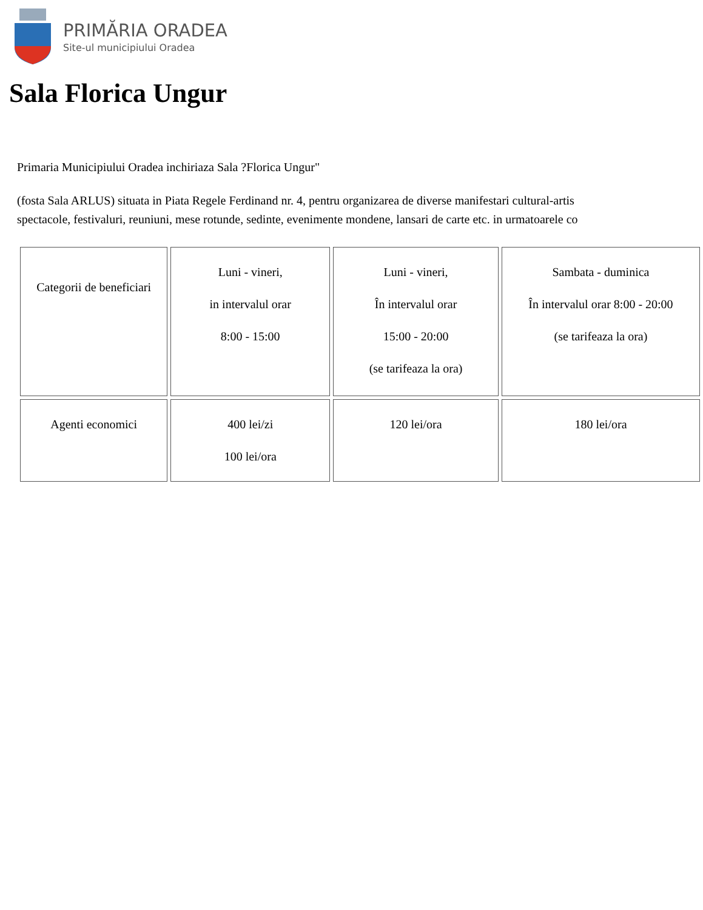PRIMĂRIA ORADEA
Site-ul municipiului Oradea
Sala Florica Ungur
Primaria Municipiului Oradea inchiriaza Sala ?Florica Ungur"
(fosta Sala ARLUS) situata in Piata Regele Ferdinand nr. 4, pentru organizarea de diverse manifestari cultural-artis
spectacole, festivaluri, reuniuni, mese rotunde, sedinte, evenimente mondene, lansari de carte etc. in urmatoarele co
| Categorii de beneficiari | Luni - vineri, in intervalul orar 8:00 - 15:00 | Luni - vineri, În intervalul orar 15:00 - 20:00 (se tarifeaza la ora) | Sambata - duminica În intervalul orar 8:00 - 20:00 (se tarifeaza la ora) |
| Agenti economici | 400 lei/zi 100 lei/ora | 120 lei/ora | 180 lei/ora |